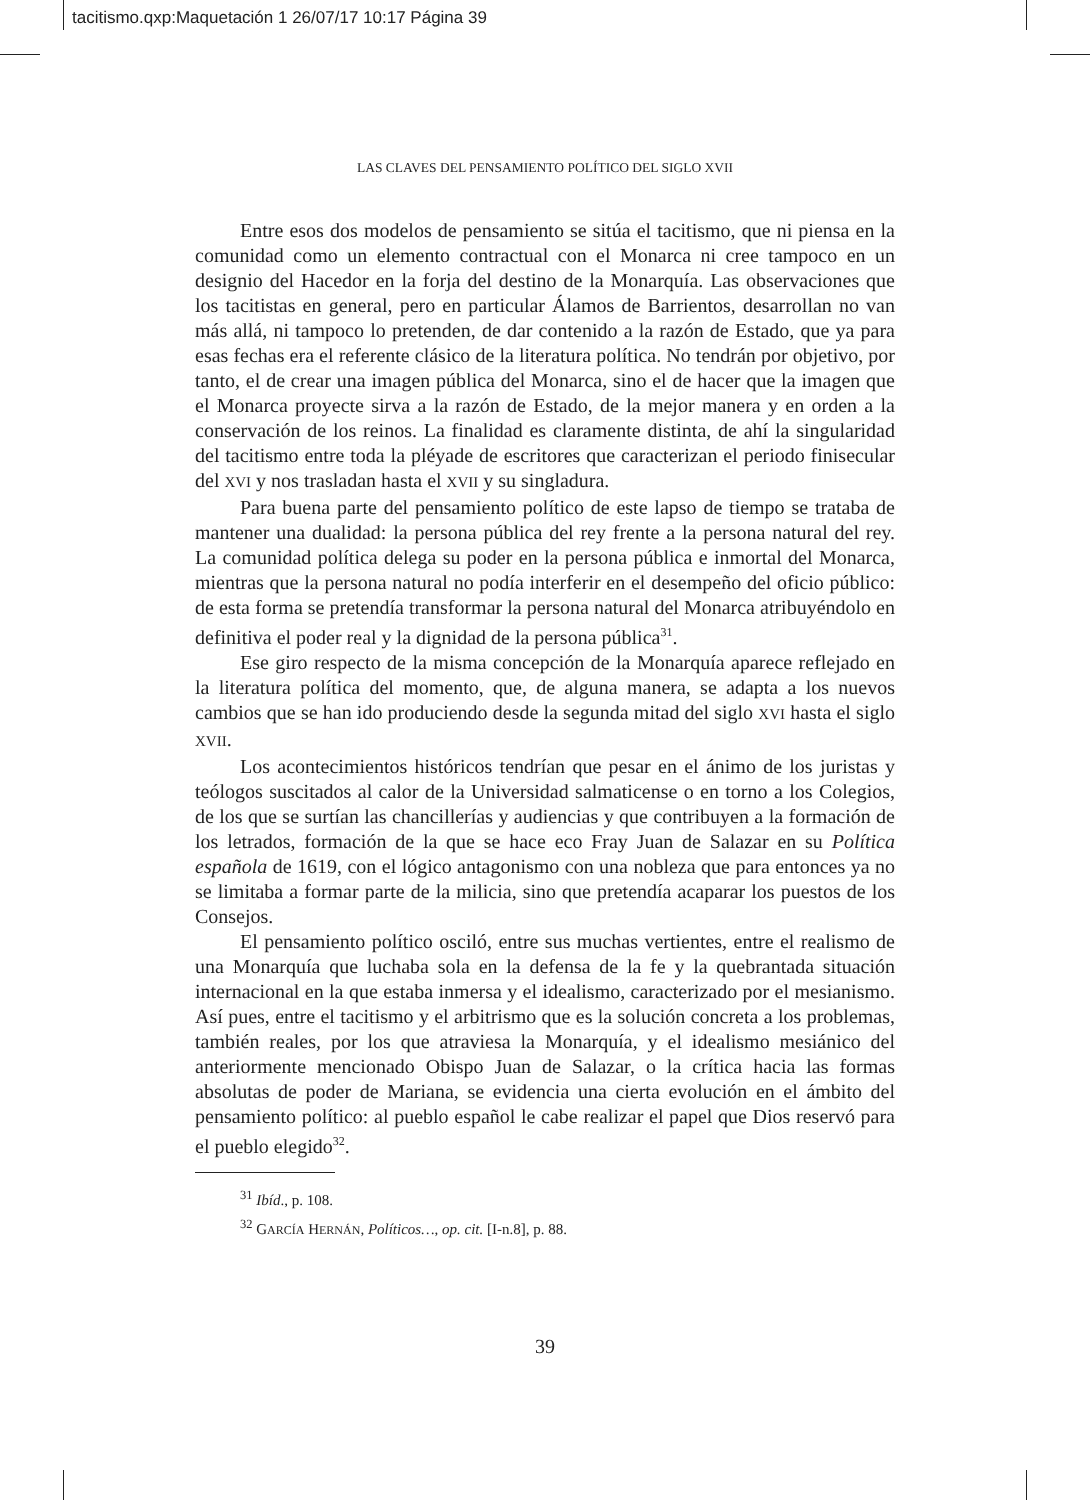tacitismo.qxp:Maquetación 1 26/07/17 10:17 Página 39
LAS CLAVES DEL PENSAMIENTO POLÍTICO DEL SIGLO XVII
Entre esos dos modelos de pensamiento se sitúa el tacitismo, que ni piensa en la comunidad como un elemento contractual con el Monarca ni cree tampoco en un designio del Hacedor en la forja del destino de la Monarquía. Las observaciones que los tacitistas en general, pero en particular Álamos de Barrientos, desarrollan no van más allá, ni tampoco lo pretenden, de dar contenido a la razón de Estado, que ya para esas fechas era el referente clásico de la literatura política. No tendrán por objetivo, por tanto, el de crear una imagen pública del Monarca, sino el de hacer que la imagen que el Monarca proyecte sirva a la razón de Estado, de la mejor manera y en orden a la conservación de los reinos. La finalidad es claramente distinta, de ahí la singularidad del tacitismo entre toda la pléyade de escritores que caracterizan el periodo finisecular del XVI y nos trasladan hasta el XVII y su singladura.
Para buena parte del pensamiento político de este lapso de tiempo se trataba de mantener una dualidad: la persona pública del rey frente a la persona natural del rey. La comunidad política delega su poder en la persona pública e inmortal del Monarca, mientras que la persona natural no podía interferir en el desempeño del oficio público: de esta forma se pretendía transformar la persona natural del Monarca atribuyéndolo en definitiva el poder real y la dignidad de la persona pública<sup>31</sup>.
Ese giro respecto de la misma concepción de la Monarquía aparece reflejado en la literatura política del momento, que, de alguna manera, se adapta a los nuevos cambios que se han ido produciendo desde la segunda mitad del siglo XVI hasta el siglo XVII.
Los acontecimientos históricos tendrían que pesar en el ánimo de los juristas y teólogos suscitados al calor de la Universidad salmaticense o en torno a los Colegios, de los que se surtían las chancillerías y audiencias y que contribuyen a la formación de los letrados, formación de la que se hace eco Fray Juan de Salazar en su Política española de 1619, con el lógico antagonismo con una nobleza que para entonces ya no se limitaba a formar parte de la milicia, sino que pretendía acaparar los puestos de los Consejos.
El pensamiento político osciló, entre sus muchas vertientes, entre el realismo de una Monarquía que luchaba sola en la defensa de la fe y la quebrantada situación internacional en la que estaba inmersa y el idealismo, caracterizado por el mesianismo. Así pues, entre el tacitismo y el arbitrismo que es la solución concreta a los problemas, también reales, por los que atraviesa la Monarquía, y el idealismo mesiánico del anteriormente mencionado Obispo Juan de Salazar, o la crítica hacia las formas absolutas de poder de Mariana, se evidencia una cierta evolución en el ámbito del pensamiento político: al pueblo español le cabe realizar el papel que Dios reservó para el pueblo elegido<sup>32</sup>.
<sup>31</sup> Ibíd., p. 108.
<sup>32</sup> GARCÍA HERNÁN, Políticos…, op. cit. [I-n.8], p. 88.
39